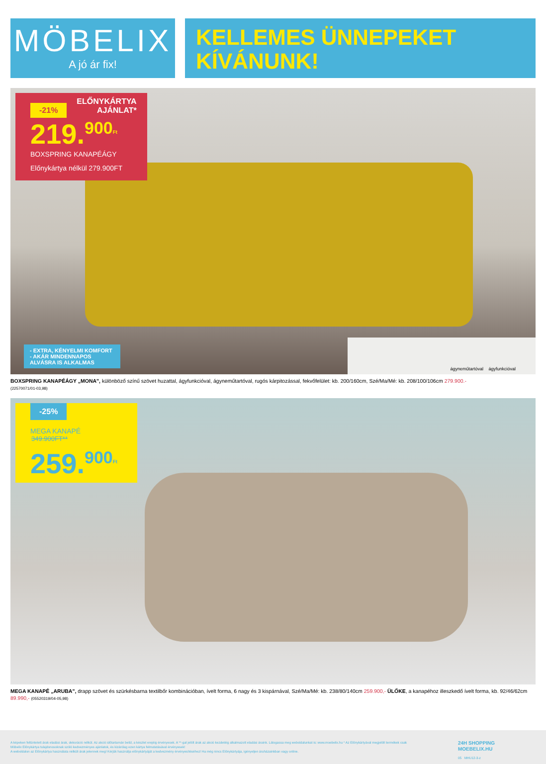MÖBELIX
A jó ár fix!
KELLEMES ÜNNEPEKET
KÍVÁNUNK!
-21% ELŐNYKÁRTYA
AJÁNLAT*
219.<sup>900</sup><sup>Ft</sup>
BOXSPRING KANAPÉÁGY
Előnykártya nélkül 279.900FT
- EXTRA, KÉNYELMI KOMFORT
- AKÁR MINDENNAPOS ALVÁSRA IS ALKALMAS
ágyneműtartóval ágyfunkcióval
BOXSPRING KANAPÉÁGY „MONA", különböző színű szövet huzattal, ágyfunkcióval, ágyneműtartóval, rugós kárpitozással, fekvőfelület: kb. 200/160cm, Szé/Ma/Mé: kb. 208/100/106cm 279.900.-
(22570071/01-03,98)
-25%
MEGA KANAPÉ
349.900FT**
259.<sup>900</sup><sup>Ft</sup>
MEGA KANAPÉ „ARUBA", drapp szövet és szürkésbarna textilbőr kombinációban, ívelt forma, 6 nagy és 3 kispárnával, Szé/Ma/Mé: kb. 238/80/140cm 259.900,- ÜLŐKE, a kanapéhoz illeszkedő ívelt forma, kb. 92/46/62cm 89.990,- (05520319/04-05,98)
A képeken feltüntetett árak eladási árak, dekoráció nélkül. Az akció időtartamán belül, a készlet erejéig érvényesek. A **-gal jelölt árak az akció kezdetéig alkalmazott eladási áraink. Látogassa meg weboldalunkat is: www.moebelix.hu * Az Előnykártyával megjelölt termékek csak Möbelix Előnykártya tulajdonosoknak szóló kedvezményes ajánlatok, és kizárólag ezen kártya felmutatásával érvényesek!
A weboldalon az Előnykártya használata nélküli árak jelennek meg! Kérjük használja előnykártyáját a kedvezmény érvényesítéséhez! Ha még nincs Előnykártyája, igényeljen áruházainkban vagy online.
24H SHOPPING
MOEBELIX.HU
05 MHU12-3-z